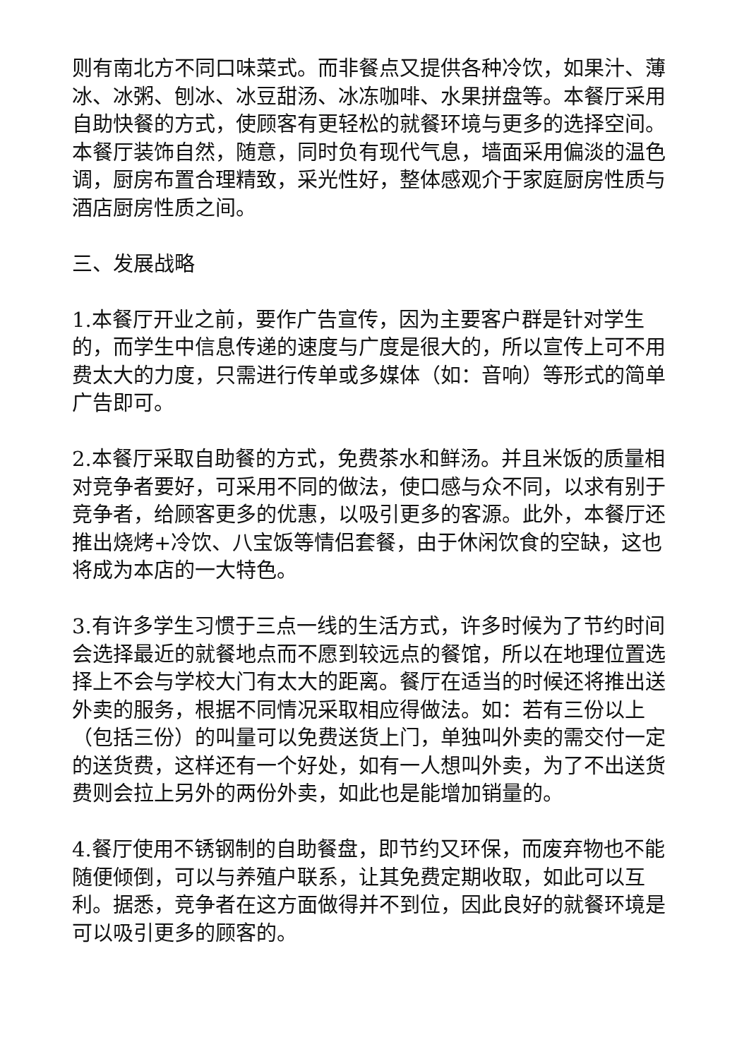则有南北方不同口味菜式。而非餐点又提供各种冷饮，如果汁、薄冰、冰粥、刨冰、冰豆甜汤、冰冻咖啡、水果拼盘等。本餐厅采用自助快餐的方式，使顾客有更轻松的就餐环境与更多的选择空间。本餐厅装饰自然，随意，同时负有现代气息，墙面采用偏淡的温色调，厨房布置合理精致，采光性好，整体感观介于家庭厨房性质与酒店厨房性质之间。
三、发展战略
1.本餐厅开业之前，要作广告宣传，因为主要客户群是针对学生的，而学生中信息传递的速度与广度是很大的，所以宣传上可不用费太大的力度，只需进行传单或多媒体（如：音响）等形式的简单广告即可。
2.本餐厅采取自助餐的方式，免费茶水和鲜汤。并且米饭的质量相对竞争者要好，可采用不同的做法，使口感与众不同，以求有别于竞争者，给顾客更多的优惠，以吸引更多的客源。此外，本餐厅还推出烧烤+冷饮、八宝饭等情侣套餐，由于休闲饮食的空缺，这也将成为本店的一大特色。
3.有许多学生习惯于三点一线的生活方式，许多时候为了节约时间会选择最近的就餐地点而不愿到较远点的餐馆，所以在地理位置选择上不会与学校大门有太大的距离。餐厅在适当的时候还将推出送外卖的服务，根据不同情况采取相应得做法。如：若有三份以上（包括三份）的叫量可以免费送货上门，单独叫外卖的需交付一定的送货费，这样还有一个好处，如有一人想叫外卖，为了不出送货费则会拉上另外的两份外卖，如此也是能增加销量的。
4.餐厅使用不锈钢制的自助餐盘，即节约又环保，而废弃物也不能随便倾倒，可以与养殖户联系，让其免费定期收取，如此可以互利。据悉，竞争者在这方面做得并不到位，因此良好的就餐环境是可以吸引更多的顾客的。